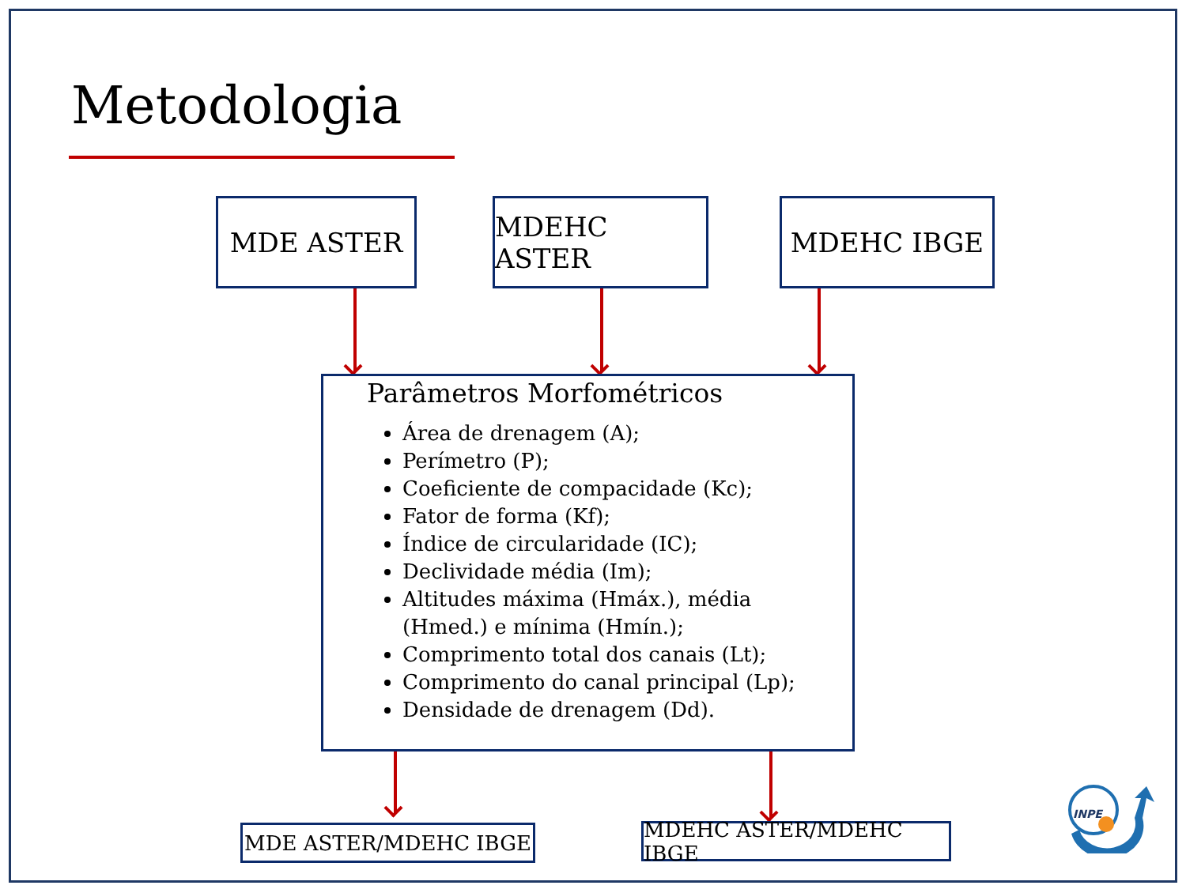Metodologia
MDE ASTER MDEHC ASTER MDEHC IBGE
Parâmetros Morfométricos
Área de drenagem (A);
Perímetro (P);
Coeficiente de compacidade (Kc);
Fator de forma (Kf);
Índice de circularidade (IC);
Declividade média (Im);
Altitudes máxima (Hmáx.), média (Hmed.) e mínima (Hmín.);
Comprimento total dos canais (Lt);
Comprimento do canal principal (Lp);
Densidade de drenagem (Dd).
MDE ASTER/MDEHC IBGE MDEHC ASTER/MDEHC IBGE
INPE